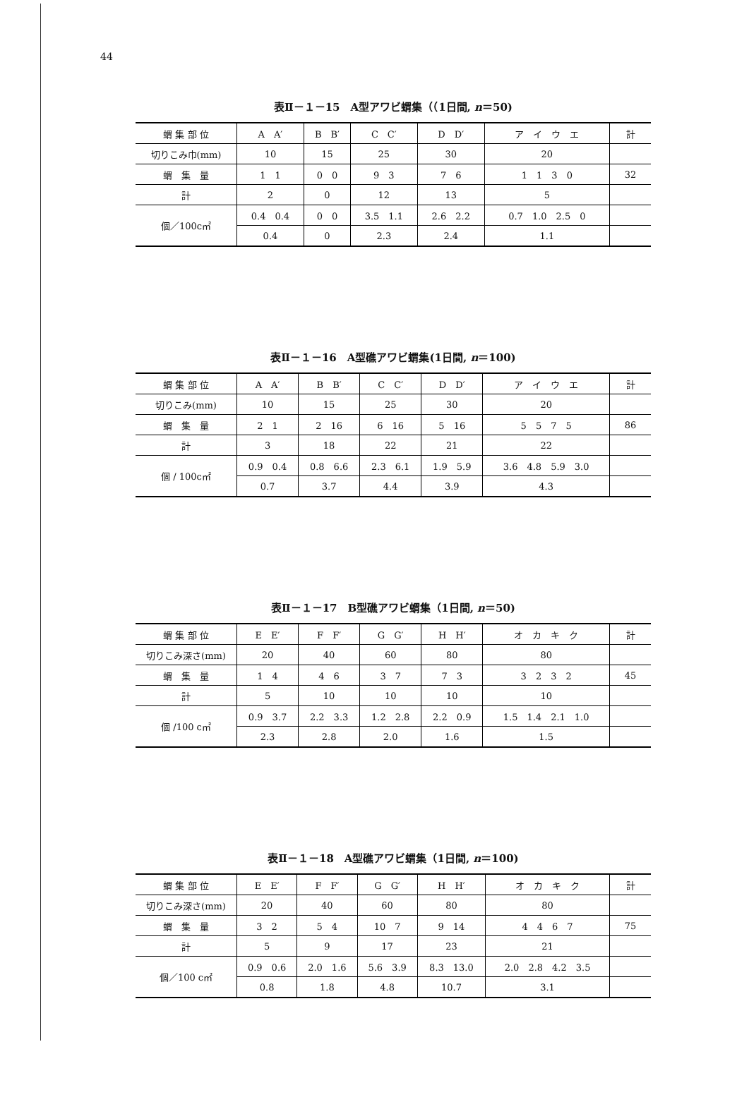44
表Ⅱ－１－15　A型アワビ蝟集（（1日間, n＝50)
| 蝟 集 部 位 | A A′ | B B′ | C C′ | D D′ | ア イ ウ エ | 計 |
| 切りこみ巾(mm) | 10 | 15 | 25 | 30 | 20 | |
| 蝟 集 量 | 1 1 | 0 0 | 9 3 | 7 6 | 1 1 3 0 | 32 |
| 計 | 2 | 0 | 12 | 13 | 5 | |
| 個／100c㎡ | 0.4 0.4 | 0 0 | 3.5 1.1 | 2.6 2.2 | 0.7 1.0 2.5 0 | |
| | 0.4 | 0 | 2.3 | 2.4 | 1.1 | |
表Ⅱ－１－16　A型礁アワビ蝟集(1日間, n＝100)
| 蝟 集 部 位 | A A′ | B B′ | C C′ | D D′ | ア イ ウ エ | 計 |
| 切りこみ(mm) | 10 | 15 | 25 | 30 | 20 | |
| 蝟 集 量 | 2 1 | 2 16 | 6 16 | 5 16 | 5 5 7 5 | 86 |
| 計 | 3 | 18 | 22 | 21 | 22 | |
| 個 / 100c㎡ | 0.9 0.4 | 0.8 6.6 | 2.3 6.1 | 1.9 5.9 | 3.6 4.8 5.9 3.0 | |
| | 0.7 | 3.7 | 4.4 | 3.9 | 4.3 | |
表Ⅱ－１－17　B型礁アワビ蝟集（1日間, n＝50)
| 蝟 集 部 位 | E E′ | F F′ | G G′ | H H′ | オ カ キ ク | 計 |
| 切りこみ深さ(mm) | 20 | 40 | 60 | 80 | 80 | |
| 蝟 集 量 | 1 4 | 4 6 | 3 7 | 7 3 | 3 2 3 2 | 45 |
| 計 | 5 | 10 | 10 | 10 | 10 | |
| 個 /100 c㎡ | 0.9 3.7 | 2.2 3.3 | 1.2 2.8 | 2.2 0.9 | 1.5 1.4 2.1 1.0 | |
| | 2.3 | 2.8 | 2.0 | 1.6 | 1.5 | |
表Ⅱ－１－18　A型礁アワビ蝟集（1日間, n＝100)
| 蝟 集 部 位 | E E′ | F F′ | G G′ | H H′ | オ カ キ ク | 計 |
| 切りこみ深さ(mm) | 20 | 40 | 60 | 80 | 80 | |
| 蝟 集 量 | 3 2 | 5 4 | 10 7 | 9 14 | 4 4 6 7 | 75 |
| 計 | 5 | 9 | 17 | 23 | 21 | |
| 個／100 c㎡ | 0.9 0.6 | 2.0 1.6 | 5.6 3.9 | 8.3 13.0 | 2.0 2.8 4.2 3.5 | |
| | 0.8 | 1.8 | 4.8 | 10.7 | 3.1 | |